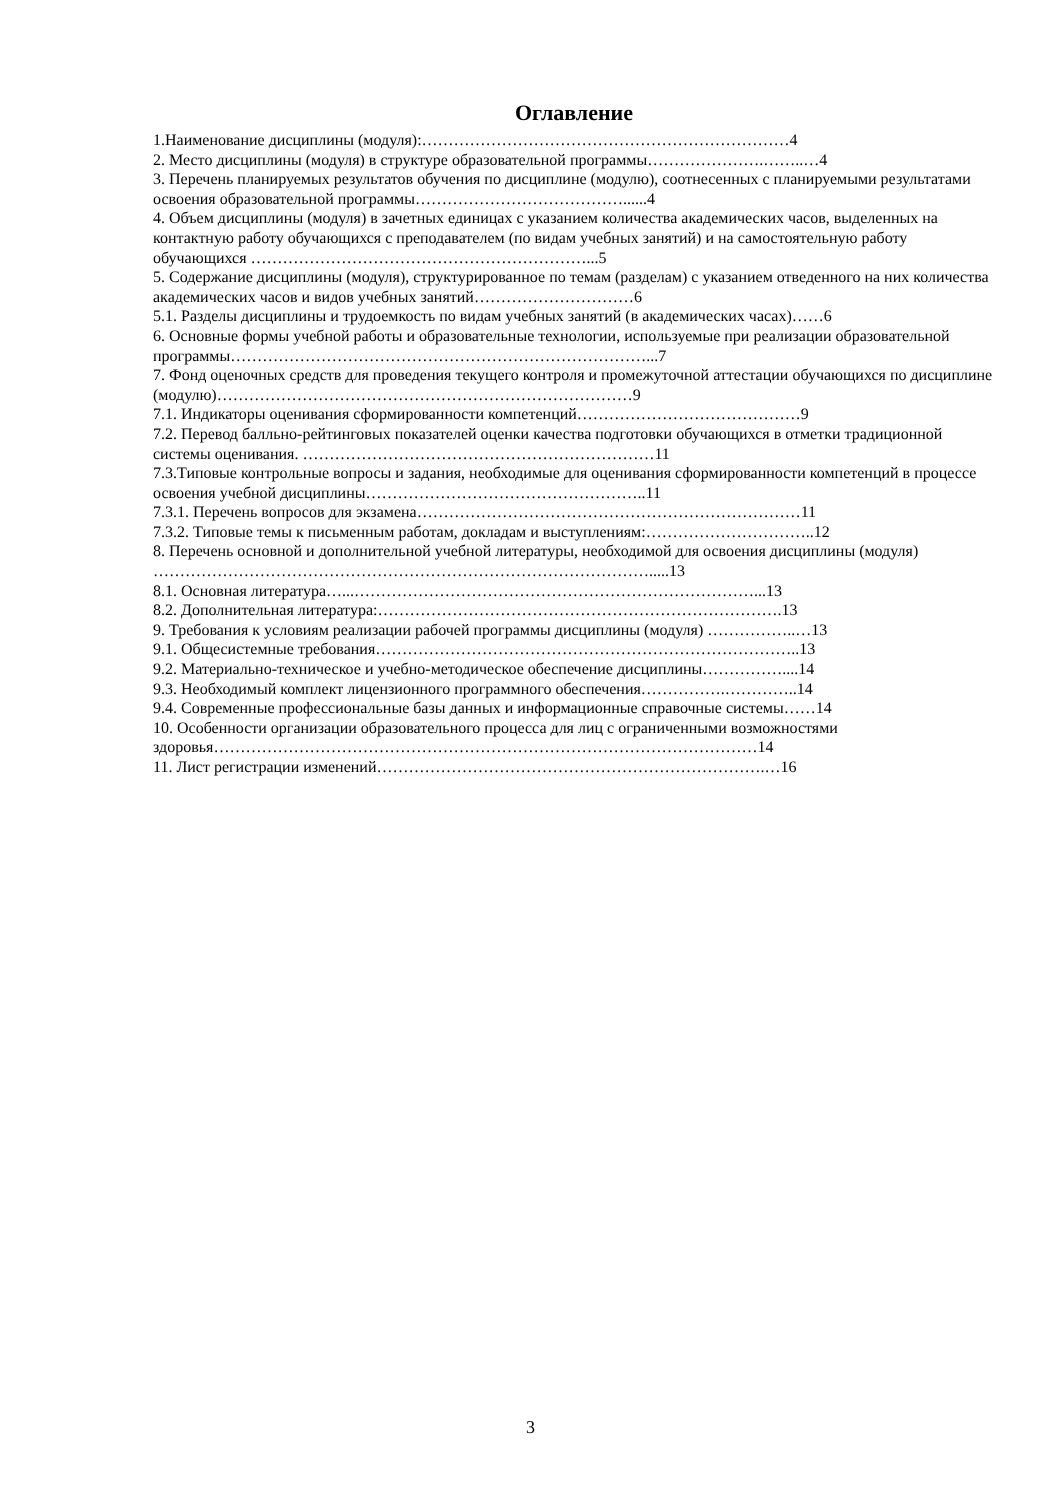Оглавление
1.Наименование дисциплины (модуля):……………………………………………………………4
2. Место дисциплины (модуля) в структуре образовательной программы………………….……..…4
3. Перечень планируемых результатов обучения по дисциплине (модулю), соотнесенных с планируемыми результатами освоения образовательной программы…………………………………......4
4. Объем дисциплины (модуля) в зачетных единицах с указанием количества академических часов, выделенных на контактную работу обучающихся с преподавателем (по видам учебных занятий) и на самостоятельную работу обучающихся ………………………………………………………...5
5. Содержание дисциплины (модуля), структурированное по темам (разделам) с указанием отведенного на них количества академических часов и видов учебных занятий…………………………6
5.1. Разделы дисциплины и трудоемкость по видам учебных занятий (в академических часах)……6
6. Основные формы учебной работы и образовательные технологии, используемые при реализации образовательной программы……………………………………………………………………...7
7. Фонд оценочных средств для проведения текущего контроля и промежуточной аттестации обучающихся по дисциплине (модулю)……………………………………………………………………9
7.1. Индикаторы оценивания сформированности компетенций……………………………………9
7.2. Перевод балльно-рейтинговых показателей оценки качества подготовки обучающихся в отметки традиционной системы оценивания. …………………………………………………………11
7.3.Типовые контрольные вопросы и задания, необходимые для оценивания сформированности компетенций в процессе освоения учебной дисциплины……………………………………………..11
7.3.1. Перечень вопросов для экзамена………………………………………………………………11
7.3.2. Типовые темы к письменным работам, докладам и выступлениям:…………………………..12
8. Перечень основной и дополнительной учебной литературы, необходимой для освоения дисциплины (модуля) ………………………………………………………………………………….....13
8.1. Основная литература…...…………………………………………………………………...13
8.2. Дополнительная литература:………………………………………………………………….13
9. Требования к условиям реализации рабочей программы дисциплины (модуля) ……………..…13
9.1. Общесистемные требования……………………………………………………………………..13
9.2. Материально-техническое и учебно-методическое обеспечение дисциплины……………....14
9.3. Необходимый комплект лицензионного программного обеспечения…………….…………..14
9.4. Современные профессиональные базы данных и информационные справочные системы……14
10. Особенности организации образовательного процесса для лиц с ограниченными возможностями здоровья…………………………………………………………………………………………14
11. Лист регистрации изменений……………………………………………………………….…16
3